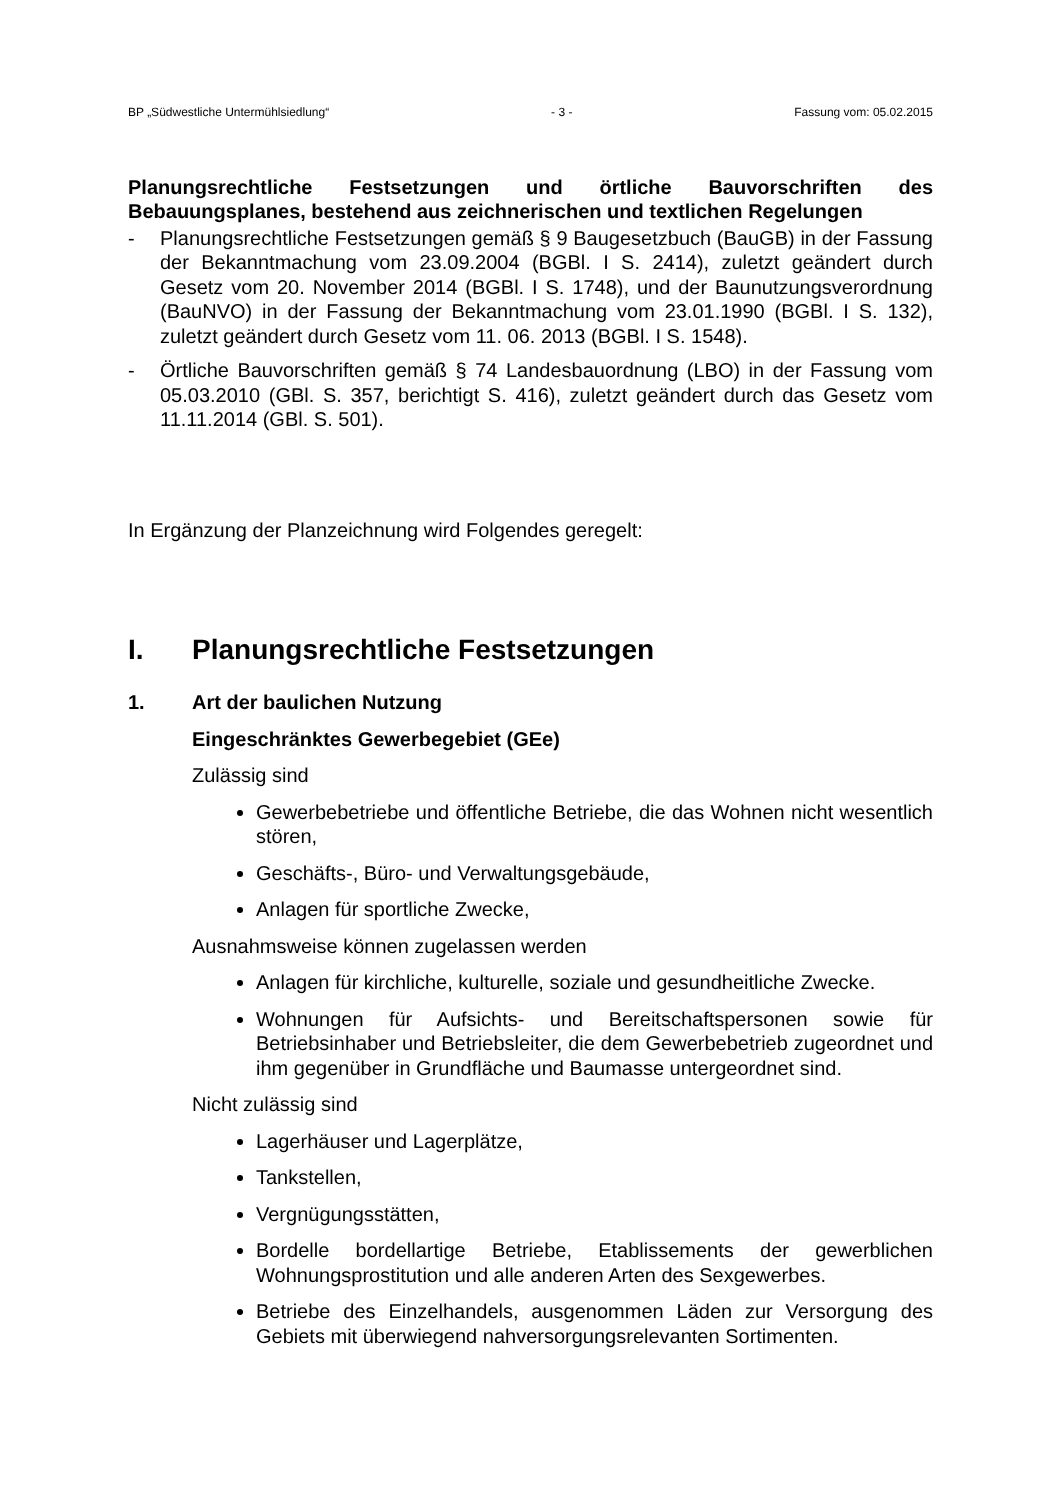BP „Südwestliche Untermühlsiedlung“- 3 - Fassung vom: 05.02.2015
Planungsrechtliche Festsetzungen und örtliche Bauvorschriften des Bebauungsplanes, bestehend aus zeichnerischen und textlichen Regelungen
- Planungsrechtliche Festsetzungen gemäß § 9 Baugesetzbuch (BauGB) in der Fassung der Bekanntmachung vom 23.09.2004 (BGBl. I S. 2414), zuletzt geändert durch Gesetz vom 20. November 2014 (BGBl. I S. 1748), und der Baunutzungsverordnung (BauNVO) in der Fassung der Bekanntmachung vom 23.01.1990 (BGBl. I S. 132), zuletzt geändert durch Gesetz vom 11. 06. 2013 (BGBl. I S. 1548).
- Örtliche Bauvorschriften gemäß § 74 Landesbauordnung (LBO) in der Fassung vom 05.03.2010 (GBl. S. 357, berichtigt S. 416), zuletzt geändert durch das Gesetz vom 11.11.2014 (GBl. S. 501).
In Ergänzung der Planzeichnung wird Folgendes geregelt:
I. Planungsrechtliche Festsetzungen
1. Art der baulichen Nutzung
Eingeschränktes Gewerbegebiet (GEe)
Zulässig sind
Gewerbebetriebe und öffentliche Betriebe, die das Wohnen nicht wesentlich stören,
Geschäfts-, Büro- und Verwaltungsgebäude,
Anlagen für sportliche Zwecke,
Ausnahmsweise können zugelassen werden
Anlagen für kirchliche, kulturelle, soziale und gesundheitliche Zwecke.
Wohnungen für Aufsichts- und Bereitschaftspersonen sowie für Betriebsinhaber und Betriebsleiter, die dem Gewerbebetrieb zugeordnet und ihm gegenüber in Grundfläche und Baumasse untergeordnet sind.
Nicht zulässig sind
Lagerhäuser und Lagerplätze,
Tankstellen,
Vergnügungsstätten,
Bordelle bordellartige Betriebe, Etablissements der gewerblichen Wohnungsprostitution und alle anderen Arten des Sexgewerbes.
Betriebe des Einzelhandels, ausgenommen Läden zur Versorgung des Gebiets mit überwiegend nahversorgungsrelevanten Sortimenten.